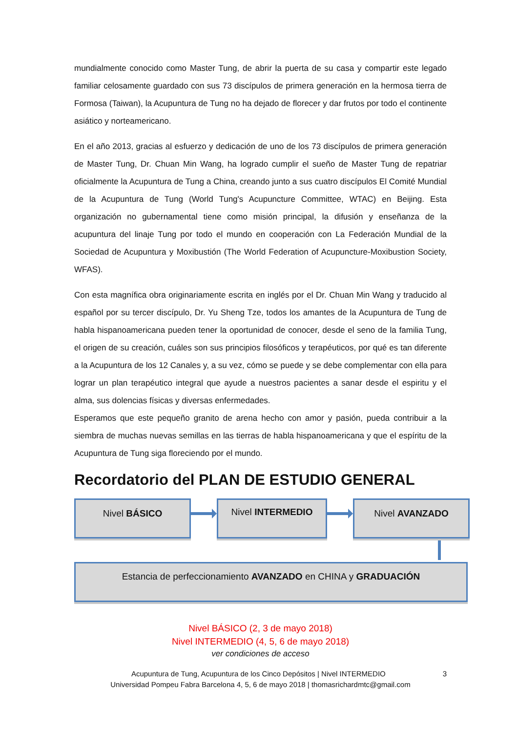mundialmente conocido como Master Tung, de abrir la puerta de su casa y compartir este legado familiar celosamente guardado con sus 73 discípulos de primera generación en la hermosa tierra de Formosa (Taiwan), la Acupuntura de Tung no ha dejado de florecer y dar frutos por todo el continente asiático y norteamericano.
En el año 2013, gracias al esfuerzo y dedicación de uno de los 73 discípulos de primera generación de Master Tung, Dr. Chuan Min Wang, ha logrado cumplir el sueño de Master Tung de repatriar oficialmente la Acupuntura de Tung a China, creando junto a sus cuatro discípulos El Comité Mundial de la Acupuntura de Tung (World Tung's Acupuncture Committee, WTAC) en Beijing. Esta organización no gubernamental tiene como misión principal, la difusión y enseñanza de la acupuntura del linaje Tung por todo el mundo en cooperación con La Federación Mundial de la Sociedad de Acupuntura y Moxibustión (The World Federation of Acupuncture-Moxibustion Society, WFAS).
Con esta magnífica obra originariamente escrita en inglés por el Dr. Chuan Min Wang y traducido al español por su tercer discípulo, Dr. Yu Sheng Tze, todos los amantes de la Acupuntura de Tung de habla hispanoamericana pueden tener la oportunidad de conocer, desde el seno de la familia Tung, el origen de su creación, cuáles son sus principios filosóficos y terapéuticos, por qué es tan diferente a la Acupuntura de los 12 Canales y, a su vez, cómo se puede y se debe complementar con ella para lograr un plan terapéutico integral que ayude a nuestros pacientes a sanar desde el espiritu y el alma, sus dolencias físicas y diversas enfermedades.
Esperamos que este pequeño granito de arena hecho con amor y pasión, pueda contribuir a la siembra de muchas nuevas semillas en las tierras de habla hispanoamericana y que el espíritu de la Acupuntura de Tung siga floreciendo por el mundo.
Recordatorio del PLAN DE ESTUDIO GENERAL
Nivel BÁSICO
Nivel INTERMEDIO
Nivel AVANZADO
Estancia de perfeccionamiento AVANZADO en CHINA y GRADUACIÓN
Nivel BÁSICO (2, 3 de mayo 2018)
Nivel INTERMEDIO (4, 5, 6 de mayo 2018)
ver condiciones de acceso
Acupuntura de Tung, Acupuntura de los Cinco Depósitos | Nivel INTERMEDIO 3
Universidad Pompeu Fabra Barcelona 4, 5, 6 de mayo 2018 | thomasrichardmtc@gmail.com